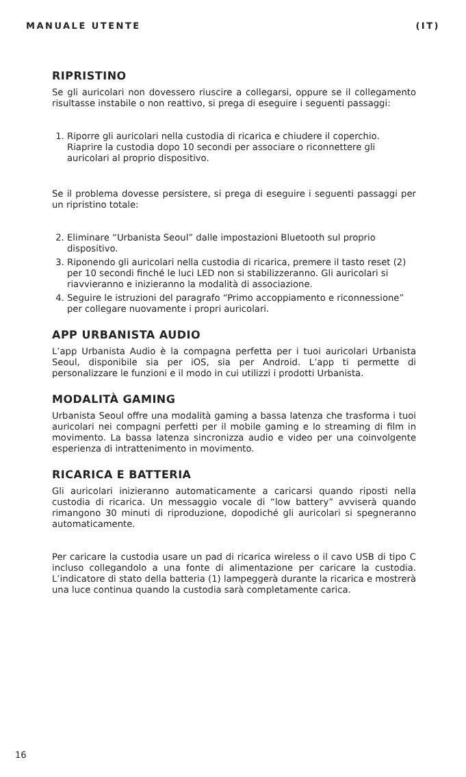MANUALE UTENTE (IT)
RIPRISTINO
Se gli auricolari non dovessero riuscire a collegarsi, oppure se il collegamento risultasse instabile o non reattivo, si prega di eseguire i seguenti passaggi:
1. Riporre gli auricolari nella custodia di ricarica e chiudere il coperchio. Riaprire la custodia dopo 10 secondi per associare o riconnettere gli auricolari al proprio dispositivo.
Se il problema dovesse persistere, si prega di eseguire i seguenti passaggi per un ripristino totale:
2. Eliminare “Urbanista Seoul” dalle impostazioni Bluetooth sul proprio dispositivo.
3. Riponendo gli auricolari nella custodia di ricarica, premere il tasto reset (2) per 10 secondi finché le luci LED non si stabilizzeranno. Gli auricolari si riavvieranno e inizieranno la modalità di associazione.
4. Seguire le istruzioni del paragrafo “Primo accoppiamento e riconnessione” per collegare nuovamente i propri auricolari.
APP URBANISTA AUDIO
L’app Urbanista Audio è la compagna perfetta per i tuoi auricolari Urbanista Seoul, disponibile sia per iOS, sia per Android. L’app ti permette di personalizzare le funzioni e il modo in cui utilizzi i prodotti Urbanista.
MODALITÀ GAMING
Urbanista Seoul offre una modalità gaming a bassa latenza che trasforma i tuoi auricolari nei compagni perfetti per il mobile gaming e lo streaming di film in movimento. La bassa latenza sincronizza audio e video per una coinvolgente esperienza di intrattenimento in movimento.
RICARICA E BATTERIA
Gli auricolari inizieranno automaticamente a caricarsi quando riposti nella custodia di ricarica. Un messaggio vocale di “low battery” avviserà quando rimangono 30 minuti di riproduzione, dopodiché gli auricolari si spegneranno automaticamente.
Per caricare la custodia usare un pad di ricarica wireless o il cavo USB di tipo C incluso collegandolo a una fonte di alimentazione per caricare la custodia. L’indicatore di stato della batteria (1) lampeggerà durante la ricarica e mostrerà una luce continua quando la custodia sarà completamente carica.
16